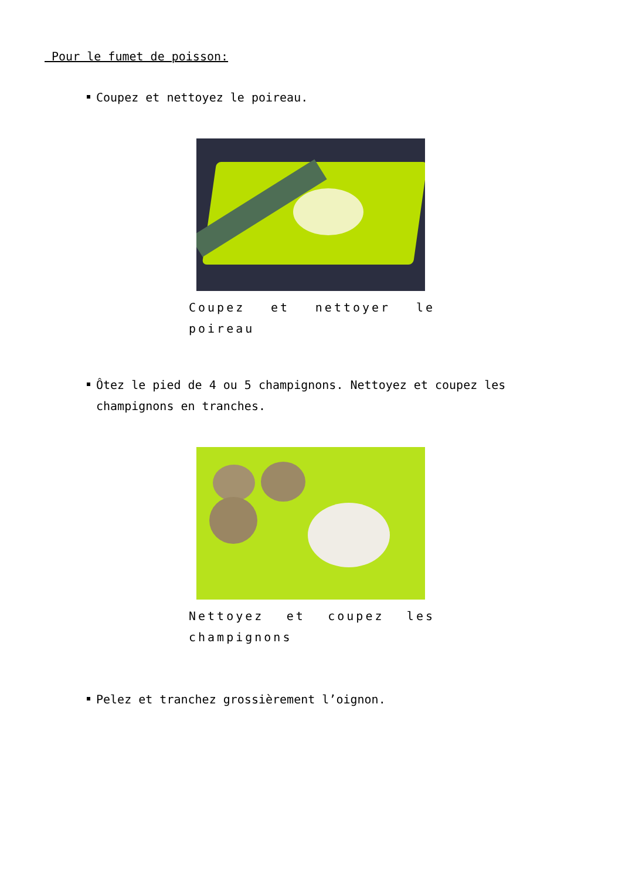Pour le fumet de poisson:
Coupez et nettoyez le poireau.
Coupez et nettoyer le poireau
Ôtez le pied de 4 ou 5 champignons. Nettoyez et coupez les champignons en tranches.
Nettoyez et coupez les champignons
Pelez et tranchez grossièrement l’oignon.